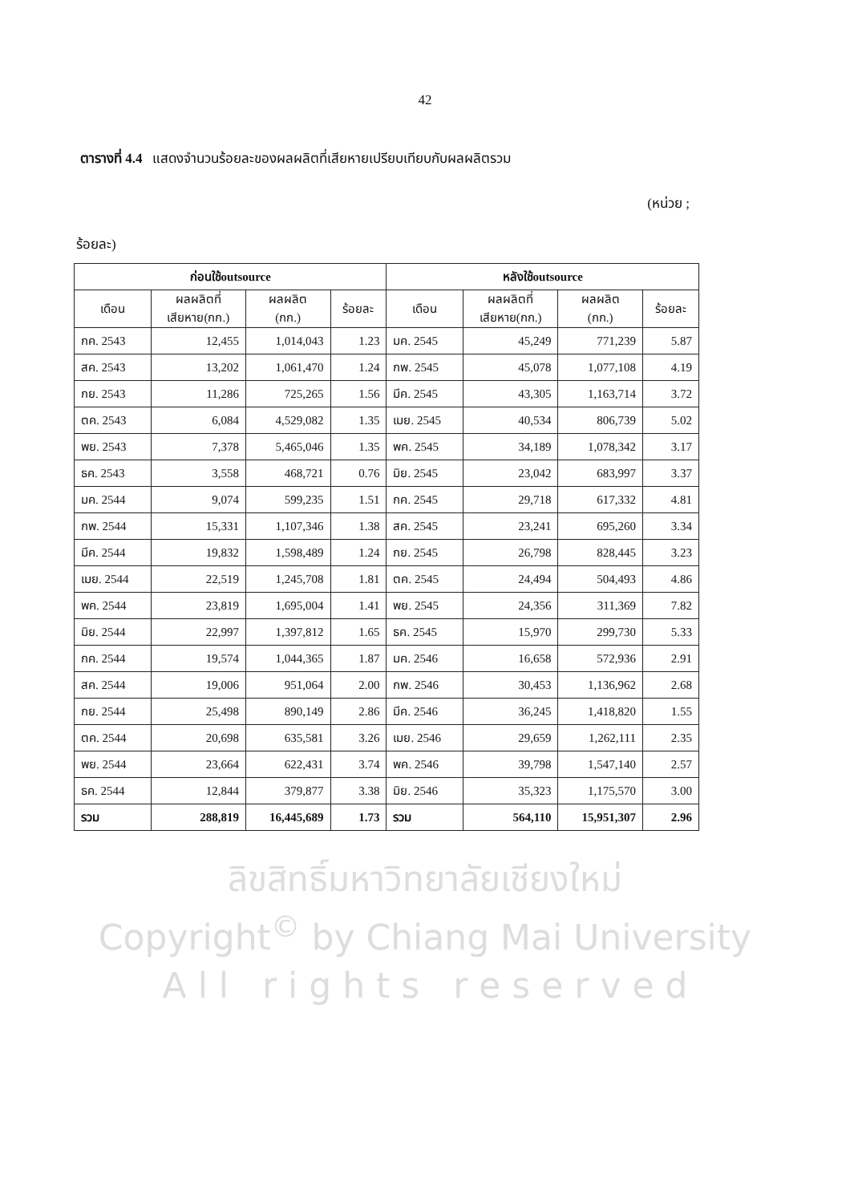42
ตารางที่ 4.4 แสดงจำนวนร้อยละของผลผลิตที่เสียหายเปรียบเทียบกับผลผลิตรวม
(หน่วย ;
ร้อยละ)
| ก่อนใช้outsource | | | | หลังใช้outsource | | | |
| --- | --- | --- | --- | --- | --- | --- | --- |
| เดือน | ผลผลิตที่ เสียหาย(กก.) | ผลผลิต (กก.) | ร้อยละ | เดือน | ผลผลิตที่ เสียหาย(กก.) | ผลผลิต (กก.) | ร้อยละ |
| กค. 2543 | 12,455 | 1,014,043 | 1.23 | มค. 2545 | 45,249 | 771,239 | 5.87 |
| สค. 2543 | 13,202 | 1,061,470 | 1.24 | กพ. 2545 | 45,078 | 1,077,108 | 4.19 |
| กย. 2543 | 11,286 | 725,265 | 1.56 | มีค. 2545 | 43,305 | 1,163,714 | 3.72 |
| ตค. 2543 | 6,084 | 4,529,082 | 1.35 | เมย. 2545 | 40,534 | 806,739 | 5.02 |
| พย. 2543 | 7,378 | 5,465,046 | 1.35 | พค. 2545 | 34,189 | 1,078,342 | 3.17 |
| ธค. 2543 | 3,558 | 468,721 | 0.76 | มิย. 2545 | 23,042 | 683,997 | 3.37 |
| มค. 2544 | 9,074 | 599,235 | 1.51 | กค. 2545 | 29,718 | 617,332 | 4.81 |
| กพ. 2544 | 15,331 | 1,107,346 | 1.38 | สค. 2545 | 23,241 | 695,260 | 3.34 |
| มีค. 2544 | 19,832 | 1,598,489 | 1.24 | กย. 2545 | 26,798 | 828,445 | 3.23 |
| เมย. 2544 | 22,519 | 1,245,708 | 1.81 | ตค. 2545 | 24,494 | 504,493 | 4.86 |
| พค. 2544 | 23,819 | 1,695,004 | 1.41 | พย. 2545 | 24,356 | 311,369 | 7.82 |
| มิย. 2544 | 22,997 | 1,397,812 | 1.65 | ธค. 2545 | 15,970 | 299,730 | 5.33 |
| กค. 2544 | 19,574 | 1,044,365 | 1.87 | มค. 2546 | 16,658 | 572,936 | 2.91 |
| สค. 2544 | 19,006 | 951,064 | 2.00 | กพ. 2546 | 30,453 | 1,136,962 | 2.68 |
| กย. 2544 | 25,498 | 890,149 | 2.86 | มีค. 2546 | 36,245 | 1,418,820 | 1.55 |
| ตค. 2544 | 20,698 | 635,581 | 3.26 | เมย. 2546 | 29,659 | 1,262,111 | 2.35 |
| พย. 2544 | 23,664 | 622,431 | 3.74 | พค. 2546 | 39,798 | 1,547,140 | 2.57 |
| ธค. 2544 | 12,844 | 379,877 | 3.38 | มิย. 2546 | 35,323 | 1,175,570 | 3.00 |
| รวม | 288,819 | 16,445,689 | 1.73 | รวม | 564,110 | 15,951,307 | 2.96 |
ลิขสิทธิ์มหาวิทยาลัยเชียงใหม่
Copyright<sup>©</sup> by Chiang Mai University
A l l r i g h t s r e s e r v e d